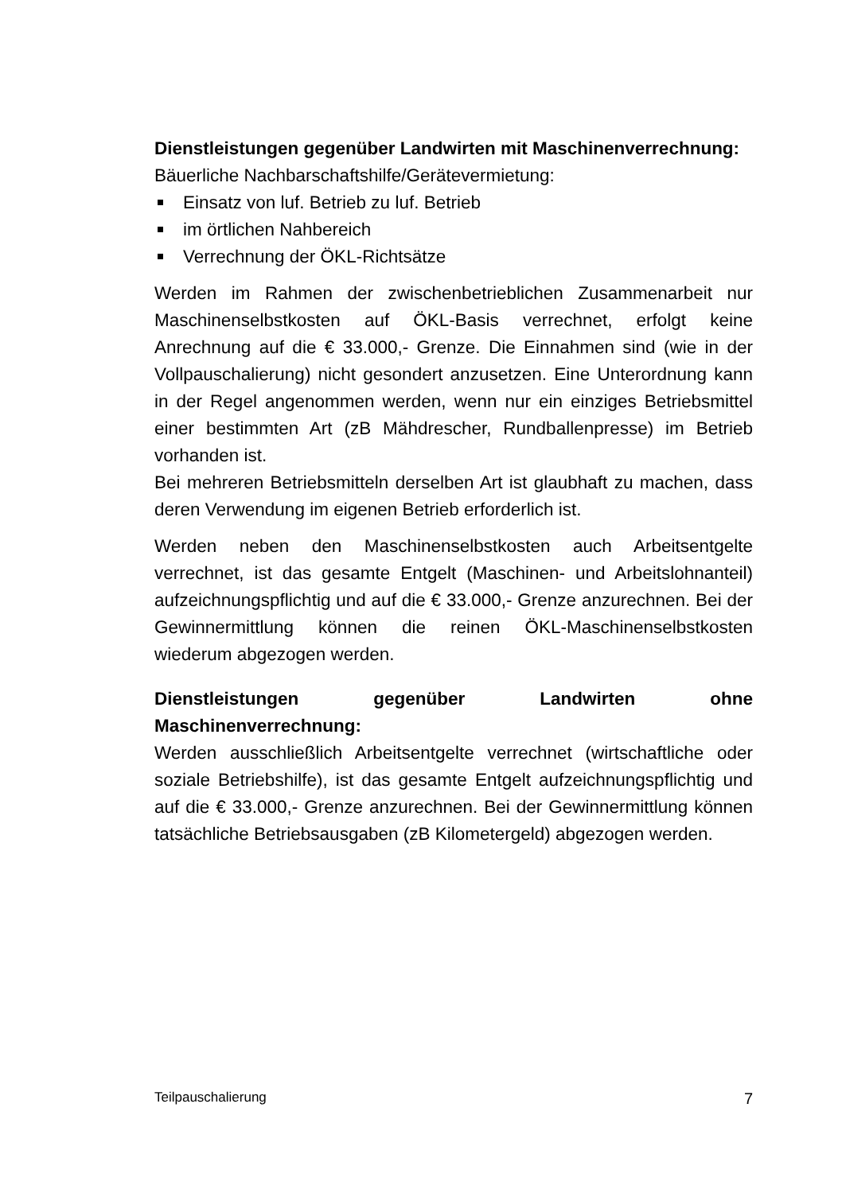Dienstleistungen gegenüber Landwirten mit Maschinenverrechnung:
Bäuerliche Nachbarschaftshilfe/Gerätevermietung:
Einsatz von luf. Betrieb zu luf. Betrieb
im örtlichen Nahbereich
Verrechnung der ÖKL-Richtsätze
Werden im Rahmen der zwischenbetrieblichen Zusammenarbeit nur Maschinenselbstkosten auf ÖKL-Basis verrechnet, erfolgt keine Anrechnung auf die € 33.000,- Grenze. Die Einnahmen sind (wie in der Vollpauschalierung) nicht gesondert anzusetzen. Eine Unterordnung kann in der Regel angenommen werden, wenn nur ein einziges Betriebsmittel einer bestimmten Art (zB Mähdrescher, Rundballenpresse) im Betrieb vorhanden ist.
Bei mehreren Betriebsmitteln derselben Art ist glaubhaft zu machen, dass deren Verwendung im eigenen Betrieb erforderlich ist.
Werden neben den Maschinenselbstkosten auch Arbeitsentgelte verrechnet, ist das gesamte Entgelt (Maschinen- und Arbeitslohnanteil) aufzeichnungspflichtig und auf die € 33.000,- Grenze anzurechnen. Bei der Gewinnermittlung können die reinen ÖKL-Maschinenselbstkosten wiederum abgezogen werden.
Dienstleistungen gegenüber Landwirten ohne Maschinenverrechnung:
Werden ausschließlich Arbeitsentgelte verrechnet (wirtschaftliche oder soziale Betriebshilfe), ist das gesamte Entgelt aufzeichnungspflichtig und auf die € 33.000,- Grenze anzurechnen. Bei der Gewinnermittlung können tatsächliche Betriebsausgaben (zB Kilometergeld) abgezogen werden.
Teilpauschalierung 7